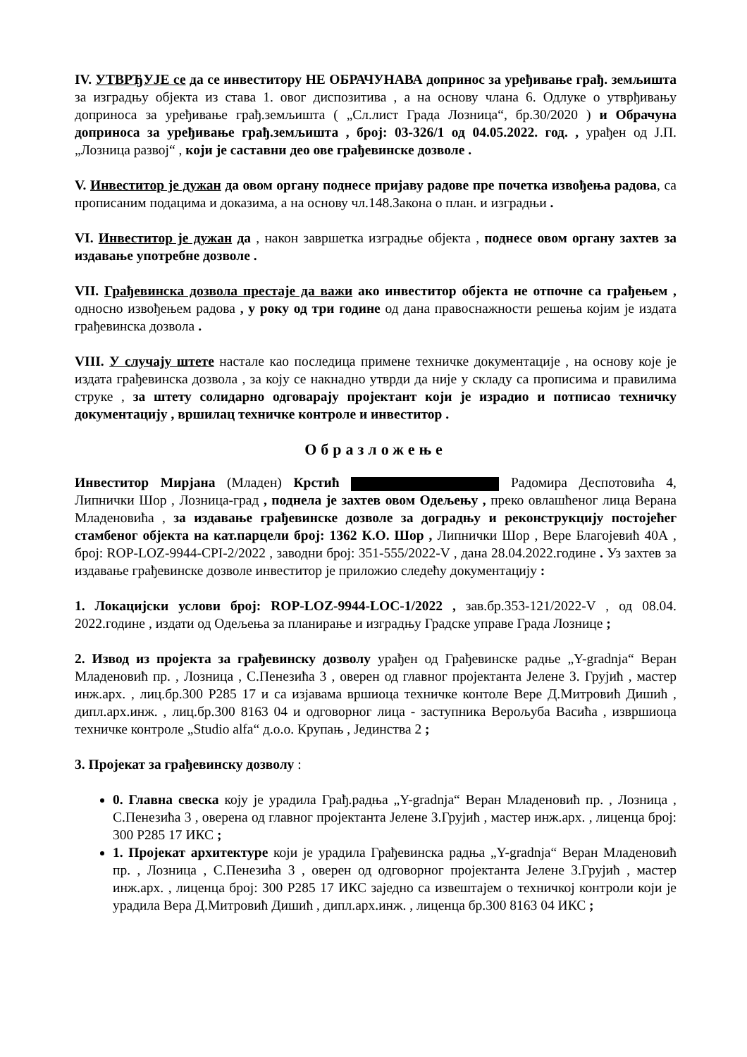IV. УТВРЂУЈЕ се да се инвеститору НЕ ОБРАЧУНАВА допринос за уређивање грађ. земљишта за изградњу објекта из става 1. овог диспозитива , а на основу члана 6. Одлуке о утврђивању доприноса за уређивање грађ.земљишта ( „Сл.лист Града Лозница“, бр.30/2020 ) и Обрачуна доприноса за уређивање грађ.земљишта , број: 03-326/1 од 04.05.2022. год. , урађен од Ј.П. „Лозница развој“ , који је саставни део ове грађевинске дозволе .
V. Инвеститор је дужан да овом органу поднесе пријаву радове пре почетка извођења радова, са прописаним подацима и доказима, а на основу чл.148.Закона о план. и изградњи .
VI. Инвеститор је дужан да , након завршетка изградње објекта , поднесе овом органу захтев за издавање употребне дозволе .
VII. Грађевинска дозвола престаје да важи ако инвеститор објекта не отпочне са грађењем , односно извођењем радова , у року од три године од дана правоснажности решења којим је издата грађевинска дозвола .
VIII. У случају штете настале као последица примене техничке документације , на основу које је издата грађевинска дозвола , за коју се накнадно утврди да није у складу са прописима и правилима струке , за штету солидарно одговарају пројектант који је израдио и потписао техничку документацију , вршилац техничке контроле и инвеститор .
Образложење
Инвеститор Мирјана (Младен) Крстић Радомира Деспотовића 4, Липнички Шор , Лозница-град , поднела је захтев овом Одељењу , преко овлашћеног лица Верана Младеновића , за издавање грађевинске дозволе за доградњу и реконструкцију постојећег стамбеног објекта на кат.парцели број: 1362 К.О. Шор , Липнички Шор , Вере Благојевић 40А , број: ROP-LOZ-9944-CPI-2/2022 , заводни број: 351-555/2022-V , дана 28.04.2022.године . Уз захтев за издавање грађевинске дозволе инвеститор је приложио следећу документацију :
1. Локацијски услови број: ROP-LOZ-9944-LOC-1/2022 , зав.бр.353-121/2022-V , од 08.04. 2022.године , издати од Одељења за планирање и изградњу Градске управе Града Лознице ;
2. Извод из пројекта за грађевинску дозволу урађен од Грађевинске радње „Y-gradnja“ Веран Младеновић пр. , Лозница , С.Пенезића 3 , оверен од главног пројектанта Јелене З. Грујић , мастер инж.арх. , лиц.бр.300 Р285 17 и са изјавама вршиоца техничке контоле Вере Д.Митровић Дишић , дипл.арх.инж. , лиц.бр.300 8163 04 и одговорног лица - заступника Верољуба Васића , извршиоца техничке контроле „Studio alfa“ д.о.о. Крупањ , Јединства 2 ;
3. Пројекат за грађевинску дозволу :
0. Главна свеска коју је урадила Грађ.радња „Y-gradnja“ Веран Младеновић пр. , Лозница , С.Пенезића 3 , оверена од главног пројектанта Јелене З.Грујић , мастер инж.арх. , лиценца број: 300 Р285 17 ИКС ;
1. Пројекат архитектуре који је урадила Грађевинска радња „Y-gradnja“ Веран Младеновић пр. , Лозница , С.Пенезића 3 , оверен од одговорног пројектанта Јелене З.Грујић , мастер инж.арх. , лиценца број: 300 Р285 17 ИКС заједно са извештајем о техничкој контроли који је урадила Вера Д.Митровић Дишић , дипл.арх.инж. , лиценца бр.300 8163 04 ИКС ;